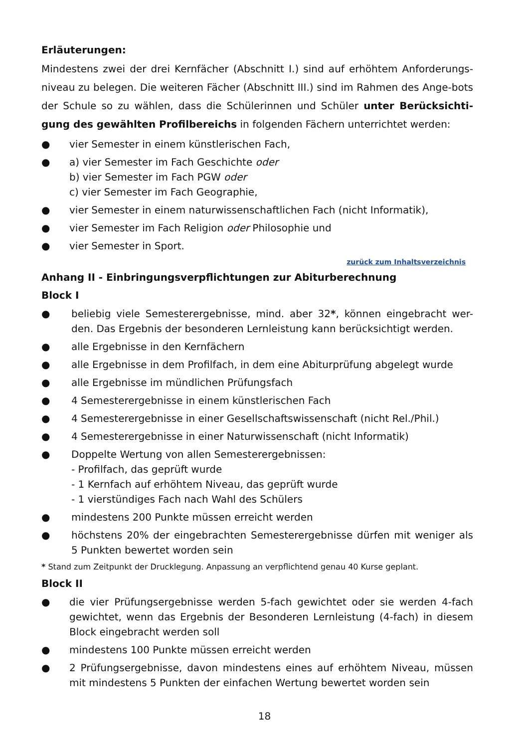Erläuterungen:
Mindestens zwei der drei Kernfächer (Abschnitt I.) sind auf erhöhtem Anforderungs-niveau zu belegen. Die weiteren Fächer (Abschnitt III.) sind im Rahmen des Ange-bots der Schule so zu wählen, dass die Schülerinnen und Schüler unter Berücksichti-gung des gewählten Profilbereichs in folgenden Fächern unterrichtet werden:
● vier Semester in einem künstlerischen Fach,
● a) vier Semester im Fach Geschichte oder
b) vier Semester im Fach PGW oder
c) vier Semester im Fach Geographie,
● vier Semester in einem naturwissenschaftlichen Fach (nicht Informatik),
● vier Semester im Fach Religion oder Philosophie und
● vier Semester in Sport.
zurück zum Inhaltsverzeichnis
Anhang II - Einbringungsverpflichtungen zur Abiturberechnung
Block I
● beliebig viele Semesterergebnisse, mind. aber 32*, können eingebracht wer-den. Das Ergebnis der besonderen Lernleistung kann berücksichtigt werden.
● alle Ergebnisse in den Kernfächern
● alle Ergebnisse in dem Profilfach, in dem eine Abiturprüfung abgelegt wurde
● alle Ergebnisse im mündlichen Prüfungsfach
● 4 Semesterergebnisse in einem künstlerischen Fach
● 4 Semesterergebnisse in einer Gesellschaftswissenschaft (nicht Rel./Phil.)
● 4 Semesterergebnisse in einer Naturwissenschaft (nicht Informatik)
● Doppelte Wertung von allen Semesterergebnissen:
- Profilfach, das geprüft wurde
- 1 Kernfach auf erhöhtem Niveau, das geprüft wurde
- 1 vierstündiges Fach nach Wahl des Schülers
● mindestens 200 Punkte müssen erreicht werden
● höchstens 20% der eingebrachten Semesterergebnisse dürfen mit weniger als 5 Punkten bewertet worden sein
* Stand zum Zeitpunkt der Drucklegung. Anpassung an verpflichtend genau 40 Kurse geplant.
Block II
● die vier Prüfungsergebnisse werden 5-fach gewichtet oder sie werden 4-fach gewichtet, wenn das Ergebnis der Besonderen Lernleistung (4-fach) in diesem Block eingebracht werden soll
● mindestens 100 Punkte müssen erreicht werden
● 2 Prüfungsergebnisse, davon mindestens eines auf erhöhtem Niveau, müssen mit mindestens 5 Punkten der einfachen Wertung bewertet worden sein
18